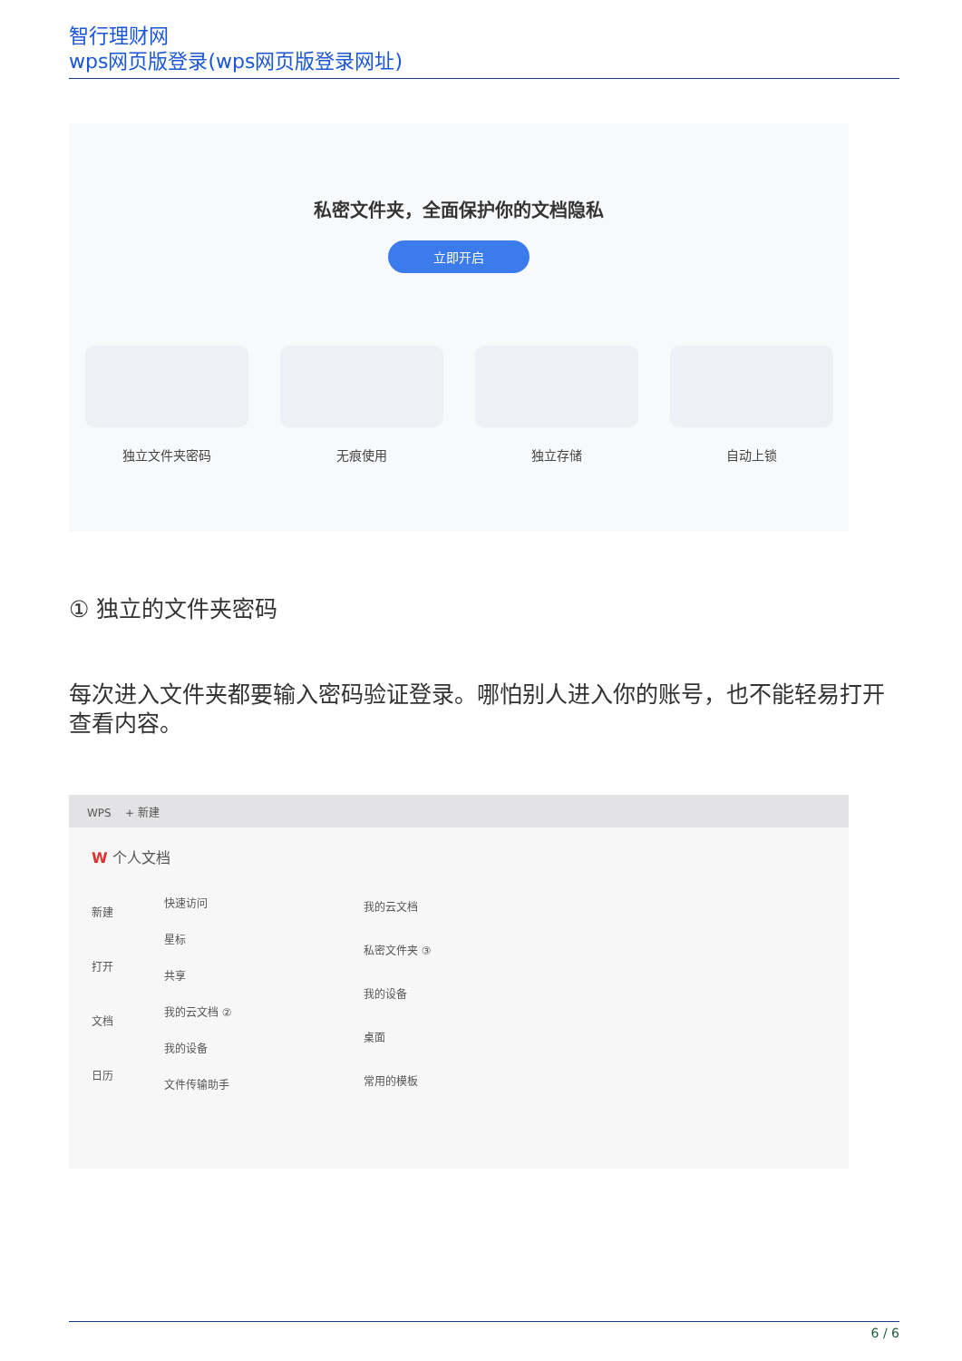智行理财网
wps网页版登录(wps网页版登录网址)
私密文件夹，全面保护你的文档隐私
立即开启
独立文件夹密码 无痕使用 独立存储 自动上锁
① 独立的文件夹密码
每次进入文件夹都要输入密码验证登录。哪怕别人进入你的账号，也不能轻易打开查看内容。
WPS + 新建
W 个人文档
新建
打开
文档
日历
快速访问
星标
共享
我的云文档 ②
我的设备
文件传输助手
我的云文档
私密文件夹 ③
我的设备
桌面
常用的模板
6 / 6